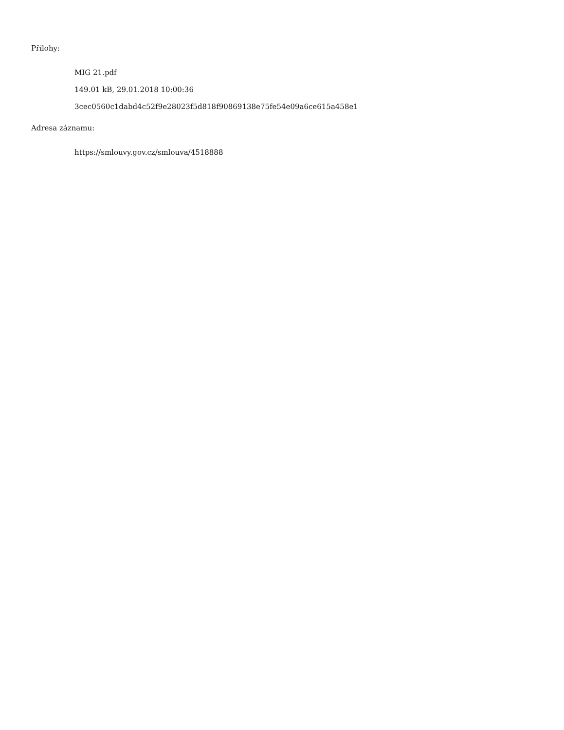Přílohy:
MIG 21.pdf
149.01 kB, 29.01.2018 10:00:36
3cec0560c1dabd4c52f9e28023f5d818f90869138e75fe54e09a6ce615a458e1
Adresa záznamu:
https://smlouvy.gov.cz/smlouva/4518888